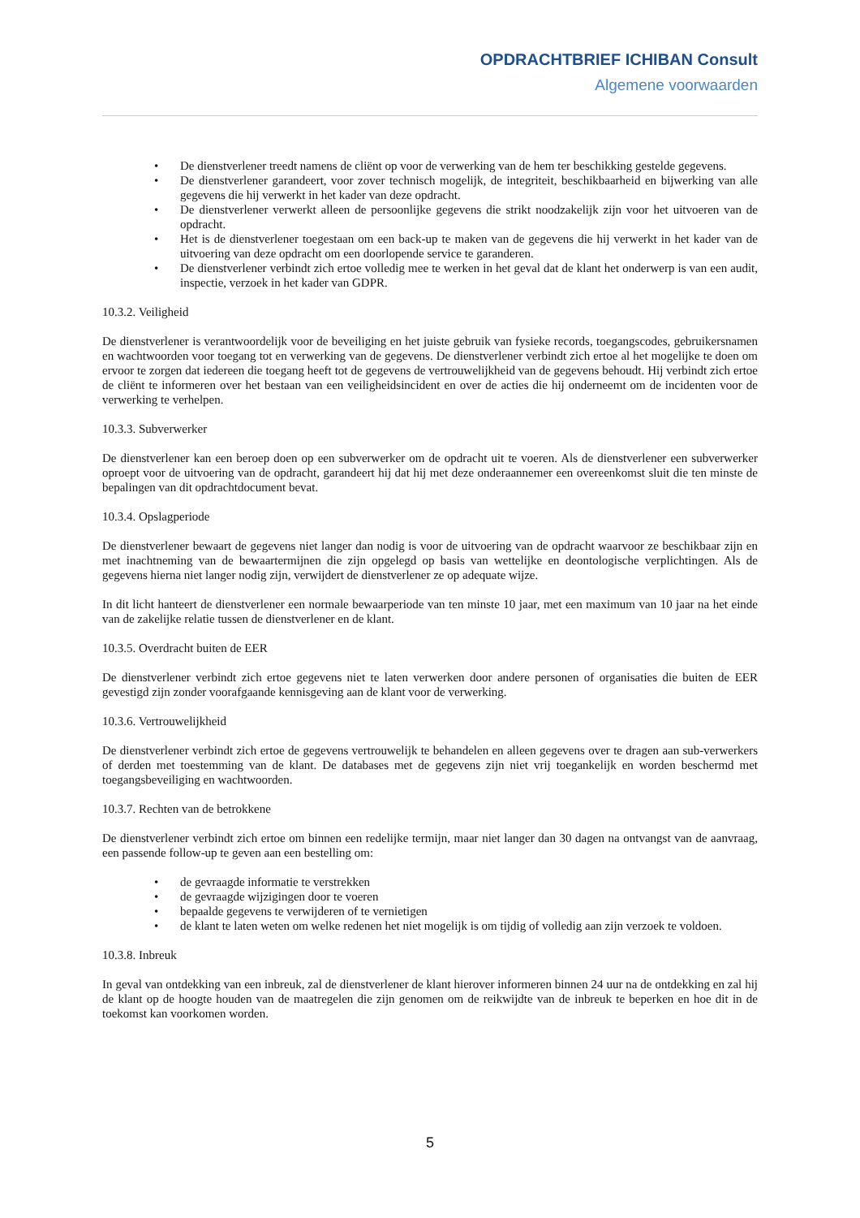OPDRACHTBRIEF ICHIBAN Consult
Algemene voorwaarden
• De dienstverlener treedt namens de cliënt op voor de verwerking van de hem ter beschikking gestelde gegevens.
• De dienstverlener garandeert, voor zover technisch mogelijk, de integriteit, beschikbaarheid en bijwerking van alle gegevens die hij verwerkt in het kader van deze opdracht.
• De dienstverlener verwerkt alleen de persoonlijke gegevens die strikt noodzakelijk zijn voor het uitvoeren van de opdracht.
• Het is de dienstverlener toegestaan om een back-up te maken van de gegevens die hij verwerkt in het kader van de uitvoering van deze opdracht om een doorlopende service te garanderen.
• De dienstverlener verbindt zich ertoe volledig mee te werken in het geval dat de klant het onderwerp is van een audit, inspectie, verzoek in het kader van GDPR.
10.3.2. Veiligheid
De dienstverlener is verantwoordelijk voor de beveiliging en het juiste gebruik van fysieke records, toegangscodes, gebruikersnamen en wachtwoorden voor toegang tot en verwerking van de gegevens. De dienstverlener verbindt zich ertoe al het mogelijke te doen om ervoor te zorgen dat iedereen die toegang heeft tot de gegevens de vertrouwelijkheid van de gegevens behoudt. Hij verbindt zich ertoe de cliënt te informeren over het bestaan van een veiligheidsincident en over de acties die hij onderneemt om de incidenten voor de verwerking te verhelpen.
10.3.3. Subverwerker
De dienstverlener kan een beroep doen op een subverwerker om de opdracht uit te voeren. Als de dienstverlener een subverwerker oproept voor de uitvoering van de opdracht, garandeert hij dat hij met deze onderaannemer een overeenkomst sluit die ten minste de bepalingen van dit opdrachtdocument bevat.
10.3.4. Opslagperiode
De dienstverlener bewaart de gegevens niet langer dan nodig is voor de uitvoering van de opdracht waarvoor ze beschikbaar zijn en met inachtneming van de bewaartermijnen die zijn opgelegd op basis van wettelijke en deontologische verplichtingen. Als de gegevens hierna niet langer nodig zijn, verwijdert de dienstverlener ze op adequate wijze.
In dit licht hanteert de dienstverlener een normale bewaarperiode van ten minste 10 jaar, met een maximum van 10 jaar na het einde van de zakelijke relatie tussen de dienstverlener en de klant.
10.3.5. Overdracht buiten de EER
De dienstverlener verbindt zich ertoe gegevens niet te laten verwerken door andere personen of organisaties die buiten de EER gevestigd zijn zonder voorafgaande kennisgeving aan de klant voor de verwerking.
10.3.6. Vertrouwelijkheid
De dienstverlener verbindt zich ertoe de gegevens vertrouwelijk te behandelen en alleen gegevens over te dragen aan sub-verwerkers of derden met toestemming van de klant. De databases met de gegevens zijn niet vrij toegankelijk en worden beschermd met toegangsbeveiliging en wachtwoorden.
10.3.7. Rechten van de betrokkene
De dienstverlener verbindt zich ertoe om binnen een redelijke termijn, maar niet langer dan 30 dagen na ontvangst van de aanvraag, een passende follow-up te geven aan een bestelling om:
• de gevraagde informatie te verstrekken
• de gevraagde wijzigingen door te voeren
• bepaalde gegevens te verwijderen of te vernietigen
• de klant te laten weten om welke redenen het niet mogelijk is om tijdig of volledig aan zijn verzoek te voldoen.
10.3.8. Inbreuk
In geval van ontdekking van een inbreuk, zal de dienstverlener de klant hierover informeren binnen 24 uur na de ontdekking en zal hij de klant op de hoogte houden van de maatregelen die zijn genomen om de reikwijdte van de inbreuk te beperken en hoe dit in de toekomst kan voorkomen worden.
5